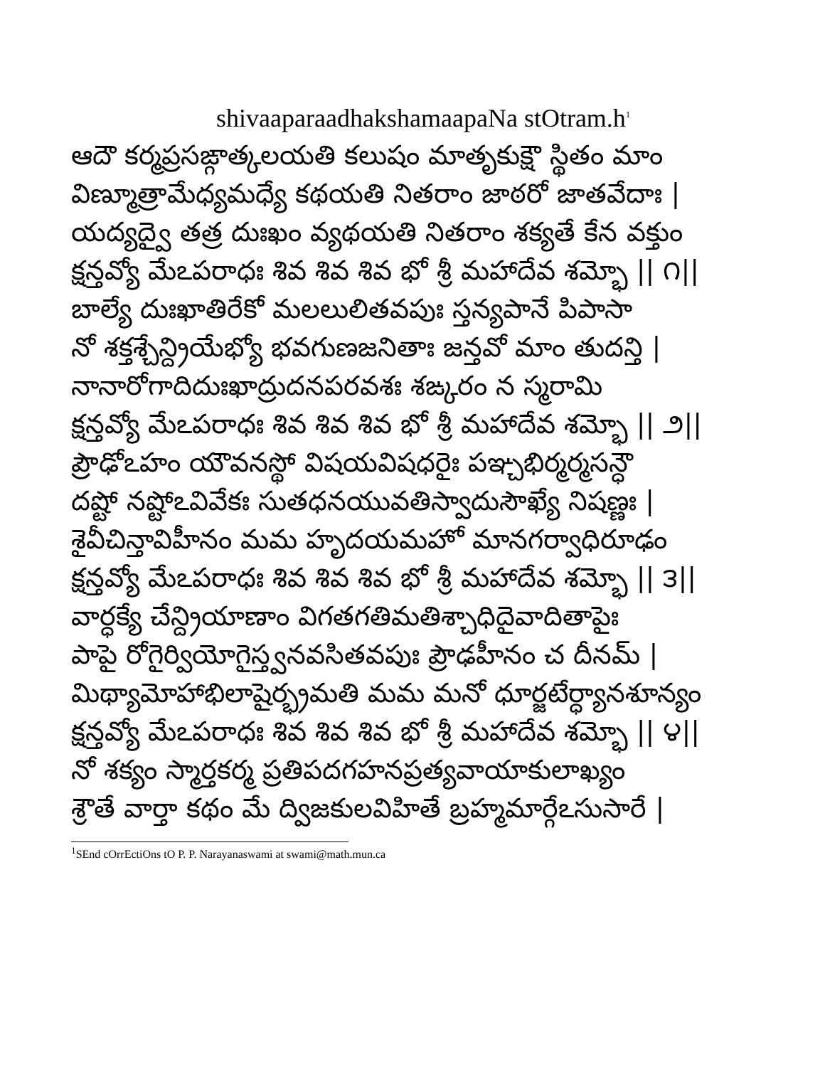shivaaparaadhakshamaapaNa stOtram.h<sup>1</sup>
ఆదౌ కర్మప్రసఙ్గాత్కలయతి కలుషం మాతృకుక్షౌ స్థితం మాం
విణ్మూత్రామేధ్యమధ్యే కథయతి నితరాం జాఠరో జాతవేదాః |
యద్యద్వై తత్ర దుఃఖం వ్యథయతి నితరాం శక్యతే కేన వక్తుం
క్షన్తవ్యో మేఽపరాధః శివ శివ శివ భో శ్రీ మహాదేవ శమ్భో || ౧||
బాల్యే దుఃఖాతిరేకో మలలులితవపుః స్తన్యపానే పిపాసా
నో శక్తశ్చేన్ద్రియేభ్యో భవగుణజనితాః జన్తవో మాం తుదన్తి |
నానారోగాదిదుఃఖాద్రుదనపరవశః శఙ్కరం న స్మరామి
క్షన్తవ్యో మేఽపరాధః శివ శివ శివ భో శ్రీ మహాదేవ శమ్భో || ౨||
ప్రౌఢోఽహం యౌవనస్థో విషయవిషధరైః పఞ్చభిర్మర్మసన్ధౌ
దష్టో నష్టోఽవివేకః సుతధనయువతిస్వాదుసౌఖ్యే నిషణ్ణః |
శైవీచిన్తావిహీనం మమ హృదయమహో మానగర్వాధిరూఢం
క్షన్తవ్యో మేఽపరాధః శివ శివ శివ భో శ్రీ మహాదేవ శమ్భో || ౩||
వార్ధక్యే చేన్ద్రియాణాం విగతగతిమతిశ్చాధిదైవాదితాపైః
పాపై రోగైర్వియోగైస్త్వనవసితవపుః ప్రౌఢహీనం చ దీనమ్ |
మిథ్యామోహాభిలాషైర్భ్రమతి మమ మనో ధూర్జటేర్ధ్యానశూన్యం
క్షన్తవ్యో మేఽపరాధః శివ శివ శివ భో శ్రీ మహాదేవ శమ్భో || ౪||
నో శక్యం స్మార్తకర్మ ప్రతిపదగహనప్రత్యవాయాకులాఖ్యం
శ్రౌతే వార్తా కథం మే ద్విజకులవిహితే బ్రహ్మమార్గేఽసుసారే |
<sup>1</sup> SEnd cOrrEctiOns tO P. P. Narayanaswami at swami@math.mun.ca